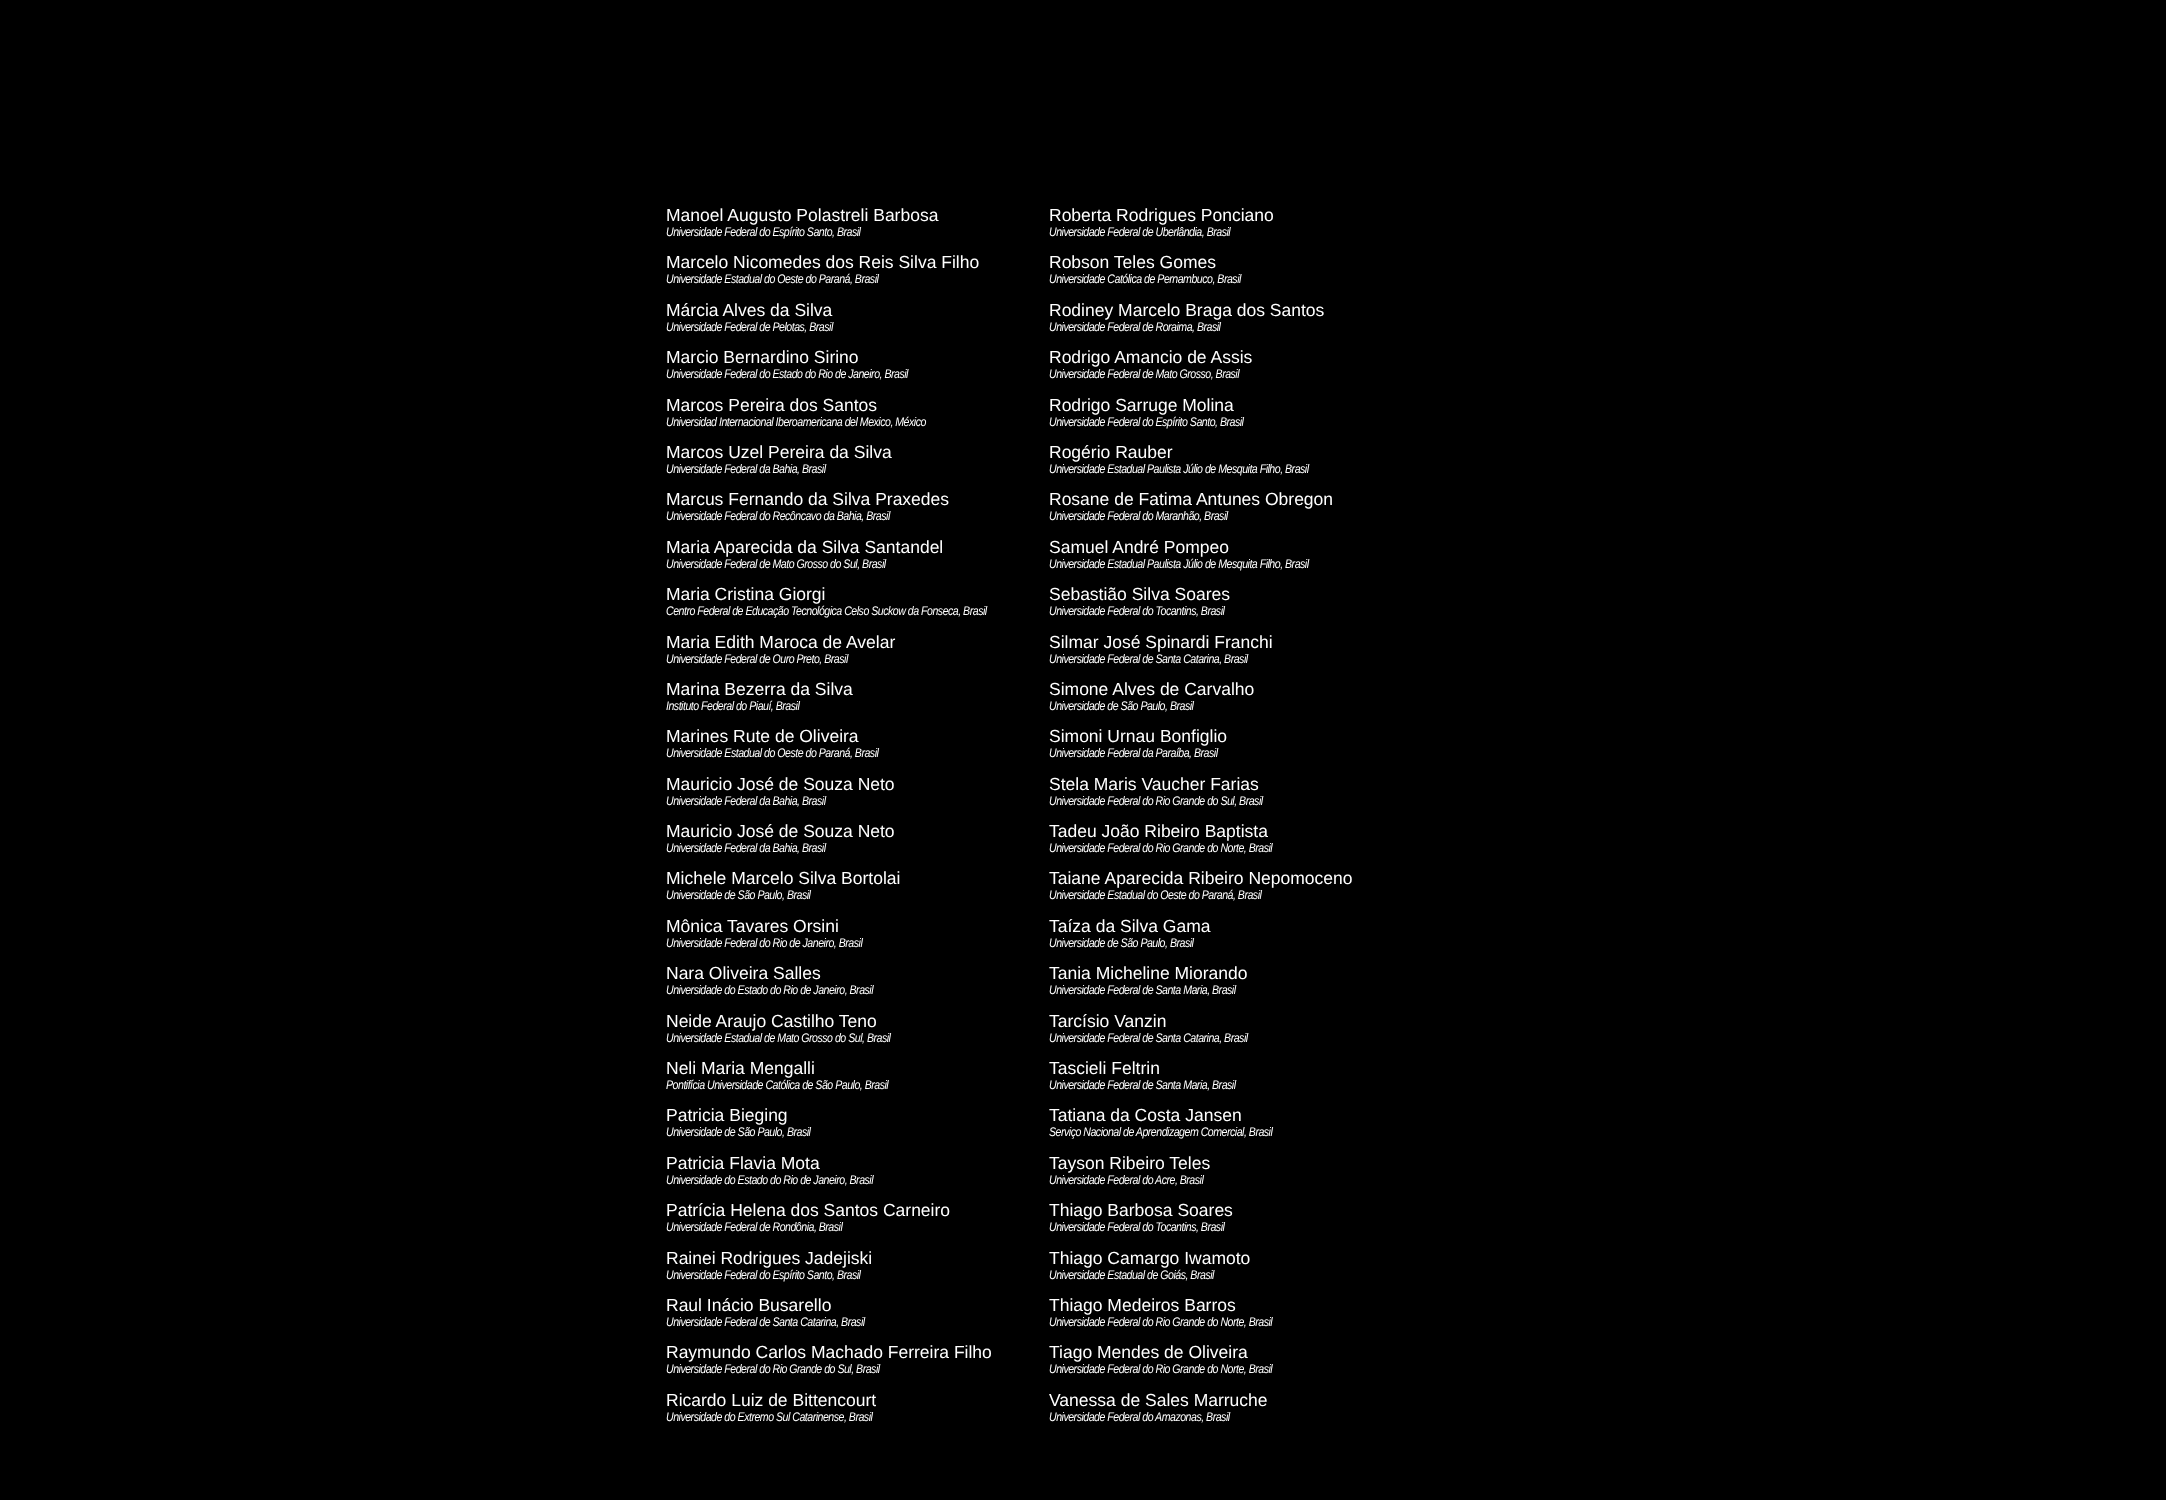Manoel Augusto Polastreli Barbosa
Universidade Federal do Espírito Santo, Brasil
Marcelo Nicomedes dos Reis Silva Filho
Universidade Estadual do Oeste do Paraná, Brasil
Márcia Alves da Silva
Universidade Federal de Pelotas, Brasil
Marcio Bernardino Sirino
Universidade Federal do Estado do Rio de Janeiro, Brasil
Marcos Pereira dos Santos
Universidad Internacional Iberoamericana del Mexico, México
Marcos Uzel Pereira da Silva
Universidade Federal da Bahia, Brasil
Marcus Fernando da Silva Praxedes
Universidade Federal do Recôncavo da Bahia, Brasil
Maria Aparecida da Silva Santandel
Universidade Federal de Mato Grosso do Sul, Brasil
Maria Cristina Giorgi
Centro Federal de Educação Tecnológica Celso Suckow da Fonseca, Brasil
Maria Edith Maroca de Avelar
Universidade Federal de Ouro Preto, Brasil
Marina Bezerra da Silva
Instituto Federal do Piauí, Brasil
Marines Rute de Oliveira
Universidade Estadual do Oeste do Paraná, Brasil
Mauricio José de Souza Neto
Universidade Federal da Bahia, Brasil
Mauricio José de Souza Neto
Universidade Federal da Bahia, Brasil
Michele Marcelo Silva Bortolai
Universidade de São Paulo, Brasil
Mônica Tavares Orsini
Universidade Federal do Rio de Janeiro, Brasil
Nara Oliveira Salles
Universidade do Estado do Rio de Janeiro, Brasil
Neide Araujo Castilho Teno
Universidade Estadual de Mato Grosso do Sul, Brasil
Neli Maria Mengalli
Pontifícia Universidade Católica de São Paulo, Brasil
Patricia Bieging
Universidade de São Paulo, Brasil
Patricia Flavia Mota
Universidade do Estado do Rio de Janeiro, Brasil
Patrícia Helena dos Santos Carneiro
Universidade Federal de Rondônia, Brasil
Rainei Rodrigues Jadejiski
Universidade Federal do Espírito Santo, Brasil
Raul Inácio Busarello
Universidade Federal de Santa Catarina, Brasil
Raymundo Carlos Machado Ferreira Filho
Universidade Federal do Rio Grande do Sul, Brasil
Ricardo Luiz de Bittencourt
Universidade do Extremo Sul Catarinense, Brasil
Roberta Rodrigues Ponciano
Universidade Federal de Uberlândia, Brasil
Robson Teles Gomes
Universidade Católica de Pernambuco, Brasil
Rodiney Marcelo Braga dos Santos
Universidade Federal de Roraima, Brasil
Rodrigo Amancio de Assis
Universidade Federal de Mato Grosso, Brasil
Rodrigo Sarruge Molina
Universidade Federal do Espírito Santo, Brasil
Rogério Rauber
Universidade Estadual Paulista Júlio de Mesquita Filho, Brasil
Rosane de Fatima Antunes Obregon
Universidade Federal do Maranhão, Brasil
Samuel André Pompeo
Universidade Estadual Paulista Júlio de Mesquita Filho, Brasil
Sebastião Silva Soares
Universidade Federal do Tocantins, Brasil
Silmar José Spinardi Franchi
Universidade Federal de Santa Catarina, Brasil
Simone Alves de Carvalho
Universidade de São Paulo, Brasil
Simoni Urnau Bonfiglio
Universidade Federal da Paraíba, Brasil
Stela Maris Vaucher Farias
Universidade Federal do Rio Grande do Sul, Brasil
Tadeu João Ribeiro Baptista
Universidade Federal do Rio Grande do Norte, Brasil
Taiane Aparecida Ribeiro Nepomoceno
Universidade Estadual do Oeste do Paraná, Brasil
Taíza da Silva Gama
Universidade de São Paulo, Brasil
Tania Micheline Miorando
Universidade Federal de Santa Maria, Brasil
Tarcísio Vanzin
Universidade Federal de Santa Catarina, Brasil
Tascieli Feltrin
Universidade Federal de Santa Maria, Brasil
Tatiana da Costa Jansen
Serviço Nacional de Aprendizagem Comercial, Brasil
Tayson Ribeiro Teles
Universidade Federal do Acre, Brasil
Thiago Barbosa Soares
Universidade Federal do Tocantins, Brasil
Thiago Camargo Iwamoto
Universidade Estadual de Goiás, Brasil
Thiago Medeiros Barros
Universidade Federal do Rio Grande do Norte, Brasil
Tiago Mendes de Oliveira
Universidade Federal do Rio Grande do Norte, Brasil
Vanessa de Sales Marruche
Universidade Federal do Amazonas, Brasil